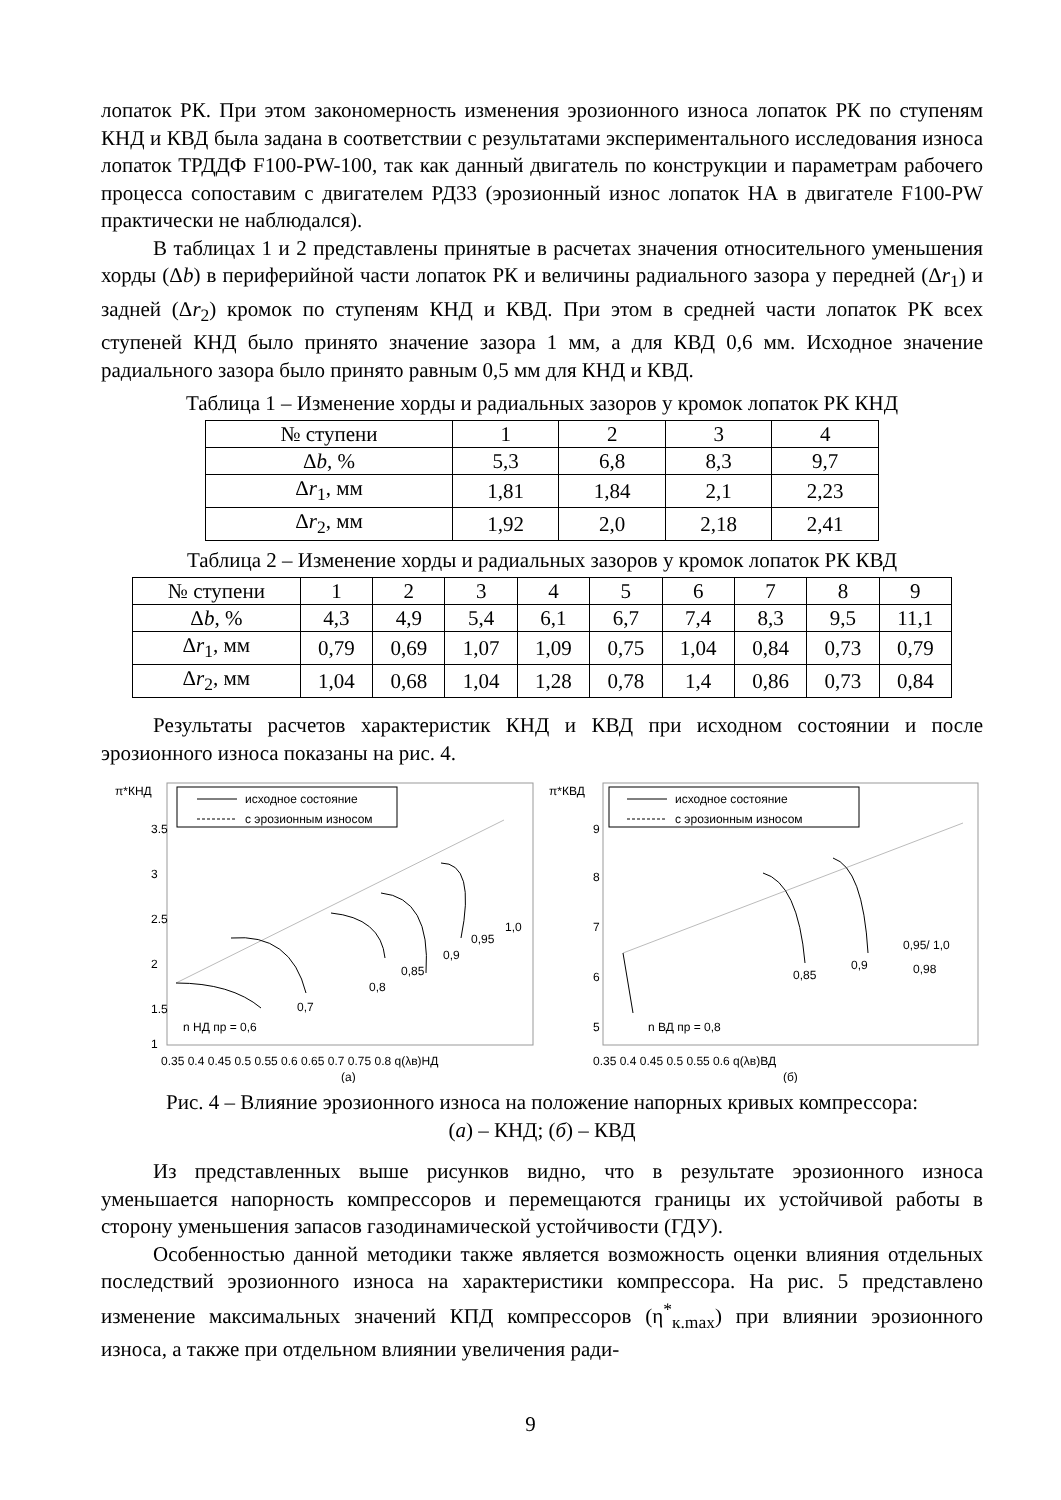лопаток РК. При этом закономерность изменения эрозионного износа лопаток РК по ступеням КНД и КВД была задана в соответствии с результатами экспериментального исследования износа лопаток ТРДДФ F100-PW-100, так как данный двигатель по конструкции и параметрам рабочего процесса сопоставим с двигателем РД33 (эрозионный износ лопаток НА в двигателе F100-PW практически не наблюдался).
В таблицах 1 и 2 представлены принятые в расчетах значения относительного уменьшения хорды (Δb) в периферийной части лопаток РК и величины радиального зазора у передней (Δr<sub>1</sub>) и задней (Δr<sub>2</sub>) кромок по ступеням КНД и КВД. При этом в средней части лопаток РК всех ступеней КНД было принято значение зазора 1 мм, а для КВД 0,6 мм. Исходное значение радиального зазора было принято равным 0,5 мм для КНД и КВД.
Таблица 1 – Изменение хорды и радиальных зазоров у кромок лопаток РК КНД
| № ступени | 1 | 2 | 3 | 4 |
| Δ b , % | 5,3 | 6,8 | 8,3 | 9,7 |
| Δ r<sub>1</sub>, мм | 1,81 | 1,84 | 2,1 | 2,23 |
| Δ r<sub>2</sub>, мм | 1,92 | 2,0 | 2,18 | 2,41 |
Таблица 2 – Изменение хорды и радиальных зазоров у кромок лопаток РК КВД
| № ступени | 1 | 2 | 3 | 4 | 5 | 6 | 7 | 8 | 9 |
| Δ b , % | 4,3 | 4,9 | 5,4 | 6,1 | 6,7 | 7,4 | 8,3 | 9,5 | 11,1 |
| Δ r<sub>1</sub>, мм | 0,79 | 0,69 | 1,07 | 1,09 | 0,75 | 1,04 | 0,84 | 0,73 | 0,79 |
| Δ r<sub>2</sub>, мм | 1,04 | 0,68 | 1,04 | 1,28 | 0,78 | 1,4 | 0,86 | 0,73 | 0,84 |
Результаты расчетов характеристик КНД и КВД при исходном состоянии и после эрозионного износа показаны на рис. 4.
π*КНД
исходное состояние
с эрозионным износом
3.5
3
2.5
2
1.5
1
n НД пр = 0,6
0,7
0,8
0,85
0,9
0,95
1,0
0.35 0.4 0.45 0.5 0.55 0.6 0.65 0.7 0.75 0.8 q(λв)НД
(а)
π*КВД
исходное состояние
с эрозионным износом
9
8
7
6
5
n ВД пр = 0,8
0,85
0,9
0,95/ 1,0
0,98
0.35 0.4 0.45 0.5 0.55 0.6 q(λв)ВД
(б)
Рис. 4 – Влияние эрозионного износа на положение напорных кривых компрессора:
(а) – КНД; (б) – КВД
Из представленных выше рисунков видно, что в результате эрозионного износа уменьшается напорность компрессоров и перемещаются границы их устойчивой работы в сторону уменьшения запасов газодинамической устойчивости (ГДУ).
Особенностью данной методики также является возможность оценки влияния отдельных последствий эрозионного износа на характеристики компрессора. На рис. 5 представлено изменение максимальных значений КПД компрессоров (η<sup>*</sup><sub>к.max</sub>) при влиянии эрозионного износа, а также при отдельном влиянии увеличения ради-
9